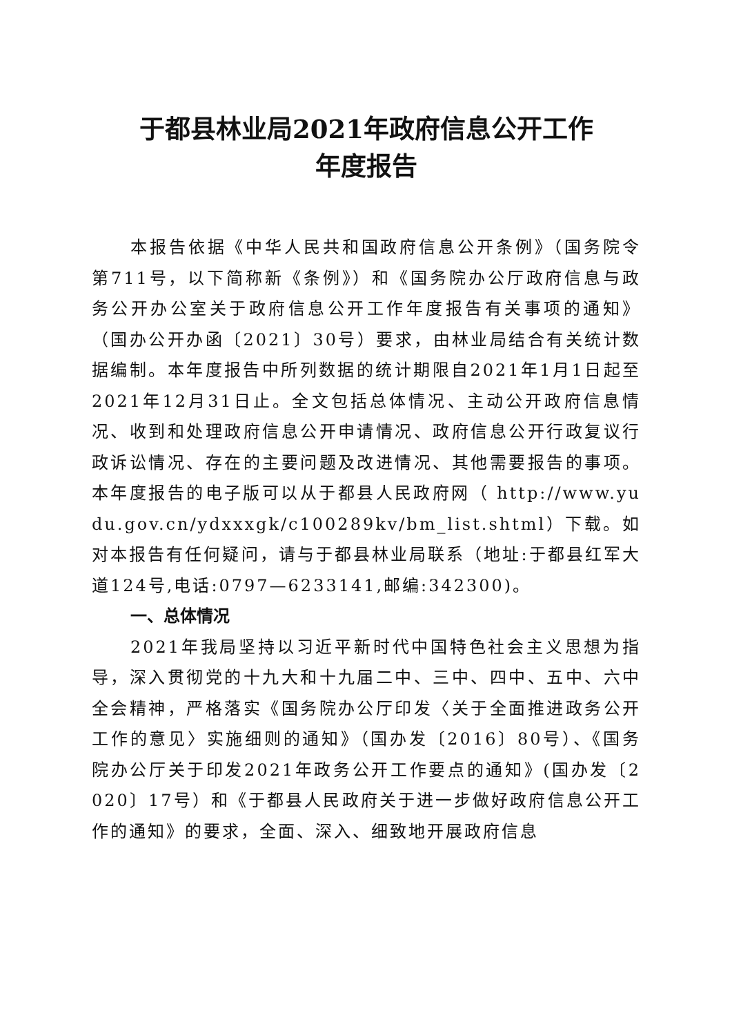于都县林业局2021年政府信息公开工作
年度报告
本报告依据《中华人民共和国政府信息公开条例》（国务院令第711号，以下简称新《条例》）和《国务院办公厅政府信息与政务公开办公室关于政府信息公开工作年度报告有关事项的通知》（国办公开办函〔2021〕30号）要求，由林业局结合有关统计数据编制。本年度报告中所列数据的统计期限自2021年1月1日起至2021年12月31日止。全文包括总体情况、主动公开政府信息情况、收到和处理政府信息公开申请情况、政府信息公开行政复议行政诉讼情况、存在的主要问题及改进情况、其他需要报告的事项。本年度报告的电子版可以从于都县人民政府网（ http://www.yudu.gov.cn/ydxxxgk/c100289kv/bm_list.shtml）下载。如对本报告有任何疑问，请与于都县林业局联系（地址:于都县红军大道124号,电话:0797—6233141,邮编:342300)。
一、总体情况
2021年我局坚持以习近平新时代中国特色社会主义思想为指导，深入贯彻党的十九大和十九届二中、三中、四中、五中、六中全会精神，严格落实《国务院办公厅印发〈关于全面推进政务公开工作的意见〉实施细则的通知》（国办发〔2016〕80号）、《国务院办公厅关于印发2021年政务公开工作要点的通知》(国办发〔2020〕17号）和《于都县人民政府关于进一步做好政府信息公开工作的通知》的要求，全面、深入、细致地开展政府信息